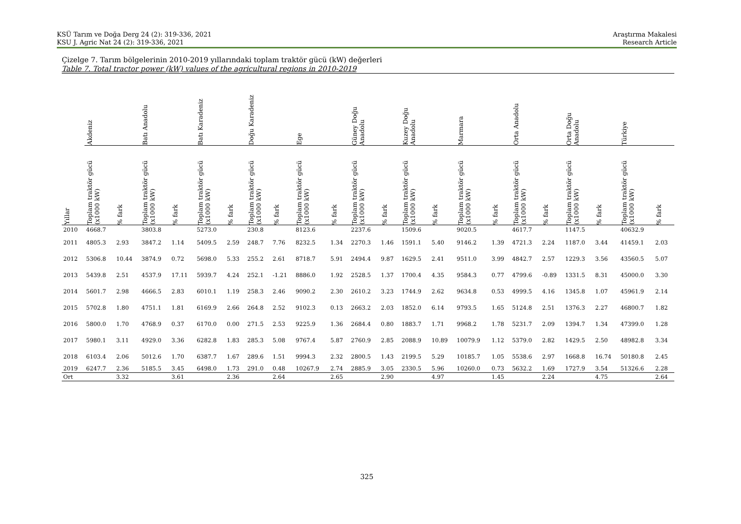KSÜ Tarım ve Doğa Derg 24 (2): 319-336, 2021
KSU J. Agric Nat 24 (2): 319-336, 2021
Araştırma Makalesi
Research Article
Çizelge 7. Tarım bölgelerinin 2010-2019 yıllarındaki toplam traktör gücü (kW) değerleri
Table 7. Total tractor power (kW) values of the agricultural regions in 2010-2019
| | Akdeniz | | Batı Anadolu | | Batı Karadeniz | | Doğu Karadeniz | | Ege | | Güney Doğu Anadolu | | Kuzey Doğu Anadolu | | Marmara | | Orta Anadolu | | Orta Doğu Anadolu | | Türkiye | |
| --- | --- | --- | --- | --- | --- | --- | --- | --- | --- | --- | --- | --- | --- | --- | --- | --- | --- | --- | --- | --- | --- | --- |
| Yıllar | Toplam traktör gücü (x1000 kW) | % fark | Toplam traktör gücü (x1000 kW) | % fark | Toplam traktör gücü (x1000 kW) | % fark | Toplam traktör gücü (x1000 kW) | % fark | Toplam traktör gücü (x1000 kW) | % fark | Toplam traktör gücü (x1000 kW) | % fark | Toplam traktör gücü (x1000 kW) | % fark | Toplam traktör gücü (x1000 kW) | % fark | Toplam traktör gücü (x1000 kW) | % fark | Toplam traktör gücü (x1000 kW) | % fark | Toplam traktör gücü (x1000 kW) | % fark |
| 2010 | 4668.7 | | 3803.8 | | 5273.0 | | 230.8 | | 8123.6 | | 2237.6 | | 1509.6 | | 9020.5 | | 4617.7 | | 1147.5 | | 40632.9 | |
| 2011 | 4805.3 | 2.93 | 3847.2 | 1.14 | 5409.5 | 2.59 | 248.7 | 7.76 | 8232.5 | 1.34 | 2270.3 | 1.46 | 1591.1 | 5.40 | 9146.2 | 1.39 | 4721.3 | 2.24 | 1187.0 | 3.44 | 41459.1 | 2.03 |
| 2012 | 5306.8 | 10.44 | 3874.9 | 0.72 | 5698.0 | 5.33 | 255.2 | 2.61 | 8718.7 | 5.91 | 2494.4 | 9.87 | 1629.5 | 2.41 | 9511.0 | 3.99 | 4842.7 | 2.57 | 1229.3 | 3.56 | 43560.5 | 5.07 |
| 2013 | 5439.8 | 2.51 | 4537.9 | 17.11 | 5939.7 | 4.24 | 252.1 | -1.21 | 8886.0 | 1.92 | 2528.5 | 1.37 | 1700.4 | 4.35 | 9584.3 | 0.77 | 4799.6 | -0.89 | 1331.5 | 8.31 | 45000.0 | 3.30 |
| 2014 | 5601.7 | 2.98 | 4666.5 | 2.83 | 6010.1 | 1.19 | 258.3 | 2.46 | 9090.2 | 2.30 | 2610.2 | 3.23 | 1744.9 | 2.62 | 9634.8 | 0.53 | 4999.5 | 4.16 | 1345.8 | 1.07 | 45961.9 | 2.14 |
| 2015 | 5702.8 | 1.80 | 4751.1 | 1.81 | 6169.9 | 2.66 | 264.8 | 2.52 | 9102.3 | 0.13 | 2663.2 | 2.03 | 1852.0 | 6.14 | 9793.5 | 1.65 | 5124.8 | 2.51 | 1376.3 | 2.27 | 46800.7 | 1.82 |
| 2016 | 5800.0 | 1.70 | 4768.9 | 0.37 | 6170.0 | 0.00 | 271.5 | 2.53 | 9225.9 | 1.36 | 2684.4 | 0.80 | 1883.7 | 1.71 | 9968.2 | 1.78 | 5231.7 | 2.09 | 1394.7 | 1.34 | 47399.0 | 1.28 |
| 2017 | 5980.1 | 3.11 | 4929.0 | 3.36 | 6282.8 | 1.83 | 285.3 | 5.08 | 9767.4 | 5.87 | 2760.9 | 2.85 | 2088.9 | 10.89 | 10079.9 | 1.12 | 5379.0 | 2.82 | 1429.5 | 2.50 | 48982.8 | 3.34 |
| 2018 | 6103.4 | 2.06 | 5012.6 | 1.70 | 6387.7 | 1.67 | 289.6 | 1.51 | 9994.3 | 2.32 | 2800.5 | 1.43 | 2199.5 | 5.29 | 10185.7 | 1.05 | 5538.6 | 2.97 | 1668.8 | 16.74 | 50180.8 | 2.45 |
| 2019 | 6247.7 | 2.36 | 5185.5 | 3.45 | 6498.0 | 1.73 | 291.0 | 0.48 | 10267.9 | 2.74 | 2885.9 | 3.05 | 2330.5 | 5.96 | 10260.0 | 0.73 | 5632.2 | 1.69 | 1727.9 | 3.54 | 51326.6 | 2.28 |
| Ort | | 3.32 | | 3.61 | | 2.36 | | 2.64 | | 2.65 | | 2.90 | | 4.97 | | 1.45 | | 2.24 | | 4.75 | | 2.64 |
325